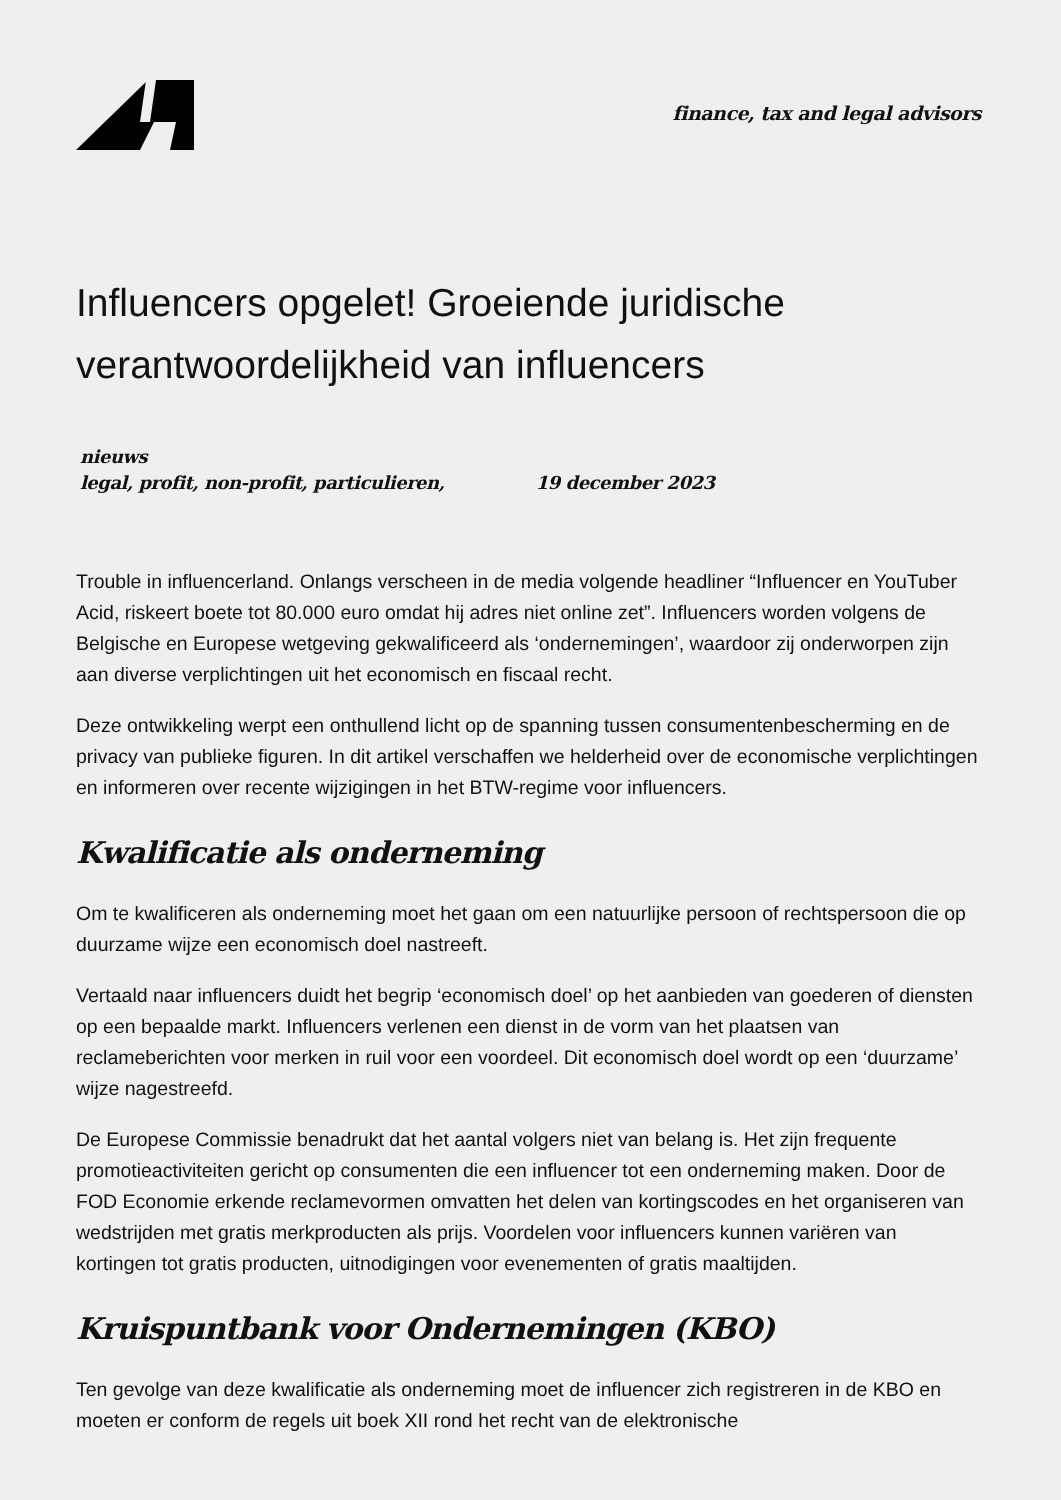finance, tax and legal advisors
Influencers opgelet! Groeiende juridische verantwoordelijkheid van influencers
nieuws
legal, profit, non-profit, particulieren, 19 december 2023
Trouble in influencerland. Onlangs verscheen in de media volgende headliner “Influencer en YouTuber Acid, riskeert boete tot 80.000 euro omdat hij adres niet online zet”. Influencers worden volgens de Belgische en Europese wetgeving gekwalificeerd als ‘ondernemingen’, waardoor zij onderworpen zijn aan diverse verplichtingen uit het economisch en fiscaal recht.
Deze ontwikkeling werpt een onthullend licht op de spanning tussen consumentenbescherming en de privacy van publieke figuren. In dit artikel verschaffen we helderheid over de economische verplichtingen en informeren over recente wijzigingen in het BTW-regime voor influencers.
Kwalificatie als onderneming
Om te kwalificeren als onderneming moet het gaan om een natuurlijke persoon of rechtspersoon die op duurzame wijze een economisch doel nastreeft.
Vertaald naar influencers duidt het begrip ‘economisch doel’ op het aanbieden van goederen of diensten op een bepaalde markt. Influencers verlenen een dienst in de vorm van het plaatsen van reclameberichten voor merken in ruil voor een voordeel. Dit economisch doel wordt op een ‘duurzame’ wijze nagestreefd.
De Europese Commissie benadrukt dat het aantal volgers niet van belang is. Het zijn frequente promotieactiviteiten gericht op consumenten die een influencer tot een onderneming maken. Door de FOD Economie erkende reclamevormen omvatten het delen van kortingscodes en het organiseren van wedstrijden met gratis merkproducten als prijs. Voordelen voor influencers kunnen variëren van kortingen tot gratis producten, uitnodigingen voor evenementen of gratis maaltijden.
Kruispuntbank voor Ondernemingen (KBO)
Ten gevolge van deze kwalificatie als onderneming moet de influencer zich registreren in de KBO en moeten er conform de regels uit boek XII rond het recht van de elektronische